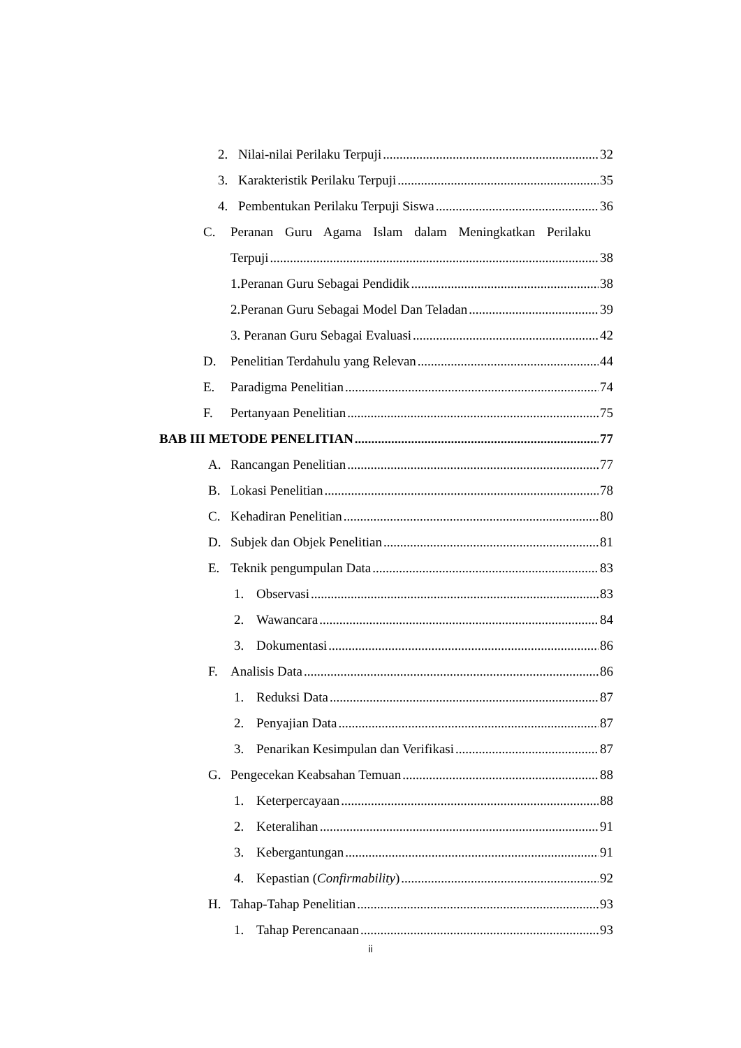2. Nilai-nilai Perilaku Terpuji 32
3. Karakteristik Perilaku Terpuji 35
4. Pembentukan Perilaku Terpuji Siswa 36
C. Peranan Guru Agama Islam dalam Meningkatkan Perilaku
Terpuji 38
1.Peranan Guru Sebagai Pendidik 38
2.Peranan Guru Sebagai Model Dan Teladan 39
3. Peranan Guru Sebagai Evaluasi 42
D. Penelitian Terdahulu yang Relevan 44
E. Paradigma Penelitian 74
F. Pertanyaan Penelitian 75
BAB III METODE PENELITIAN 77
A. Rancangan Penelitian 77
B. Lokasi Penelitian 78
C. Kehadiran Penelitian 80
D. Subjek dan Objek Penelitian 81
E. Teknik pengumpulan Data 83
1. Observasi 83
2. Wawancara 84
3. Dokumentasi 86
F. Analisis Data 86
1. Reduksi Data 87
2. Penyajian Data 87
3. Penarikan Kesimpulan dan Verifikasi 87
G. Pengecekan Keabsahan Temuan 88
1. Keterpercayaan 88
2. Keteralihan 91
3. Kebergantungan 91
4. Kepastian (Confirmability) 92
H. Tahap-Tahap Penelitian 93
1. Tahap Perencanaan 93
ii